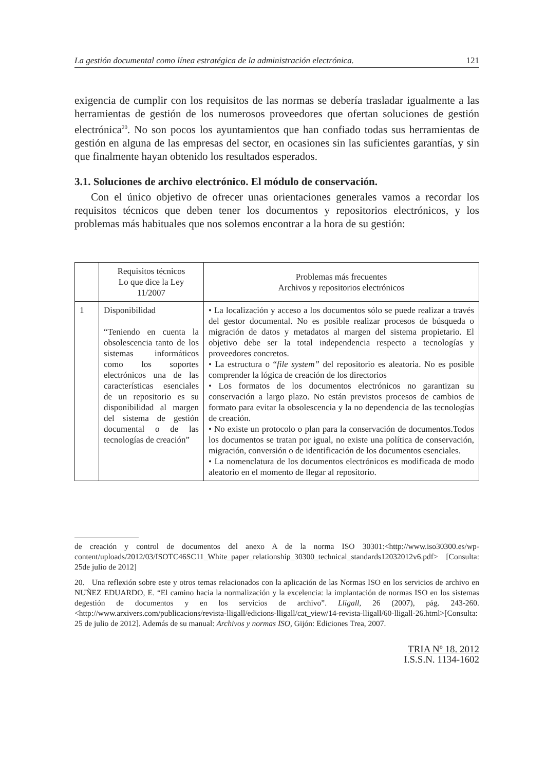La gestión documental como línea estratégica de la administración electrónica. 121
exigencia de cumplir con los requisitos de las normas se debería trasladar igualmente a las herramientas de gestión de los numerosos proveedores que ofertan soluciones de gestión electrónica<sup>20</sup>. No son pocos los ayuntamientos que han confiado todas sus herramientas de gestión en alguna de las empresas del sector, en ocasiones sin las suficientes garantías, y sin que finalmente hayan obtenido los resultados esperados.
3.1. Soluciones de archivo electrónico. El módulo de conservación.
Con el único objetivo de ofrecer unas orientaciones generales vamos a recordar los requisitos técnicos que deben tener los documentos y repositorios electrónicos, y los problemas más habituales que nos solemos encontrar a la hora de su gestión:
| | Requisitos técnicos Lo que dice la Ley 11/2007 | Problemas más frecuentes Archivos y repositorios electrónicos |
| 1 | Disponibilidad “Teniendo en cuenta la obsolescencia tanto de los sistemas informáticos como los soportes electrónicos una de las características esenciales de un repositorio es su disponibilidad al margen del sistema de gestión documental o de las tecnologías de creación” | • La localización y acceso a los documentos sólo se puede realizar a través del gestor documental. No es posible realizar procesos de búsqueda o migración de datos y metadatos al margen del sistema propietario. El objetivo debe ser la total independencia respecto a tecnologías y proveedores concretos. • La estructura o “ file system” del repositorio es aleatoria. No es posible comprender la lógica de creación de los directorios • Los formatos de los documentos electrónicos no garantizan su conservación a largo plazo. No están previstos procesos de cambios de formato para evitar la obsolescencia y la no dependencia de las tecnologías de creación. • No existe un protocolo o plan para la conservación de documentos.Todos los documentos se tratan por igual, no existe una política de conservación, migración, conversión o de identificación de los documentos esenciales. • La nomenclatura de los documentos electrónicos es modificada de modo aleatorio en el momento de llegar al repositorio. |
de creación y control de documentos del anexo A de la norma ISO 30301:<http://www.iso30300.es/wp-content/uploads/2012/03/ISOTC46SC11_White_paper_relationship_30300_technical_standards12032012v6.pdf> [Consulta: 25de julio de 2012]
20. Una reflexión sobre este y otros temas relacionados con la aplicación de las Normas ISO en los servicios de archivo en NUÑEZ EDUARDO, E. “El camino hacia la normalización y la excelencia: la implantación de normas ISO en los sistemas degestión de documentos y en los servicios de archivo”. Lligall, 26 (2007), pág. 243-260. <http://www.arxivers.com/publicacions/revista-lligall/edicions-lligall/cat_view/14-revista-lligall/60-lligall-26.html>[Consulta: 25 de julio de 2012]. Además de su manual: Archivos y normas ISO, Gijón: Ediciones Trea, 2007.
TRIA Nº 18. 2012
I.S.S.N. 1134-1602